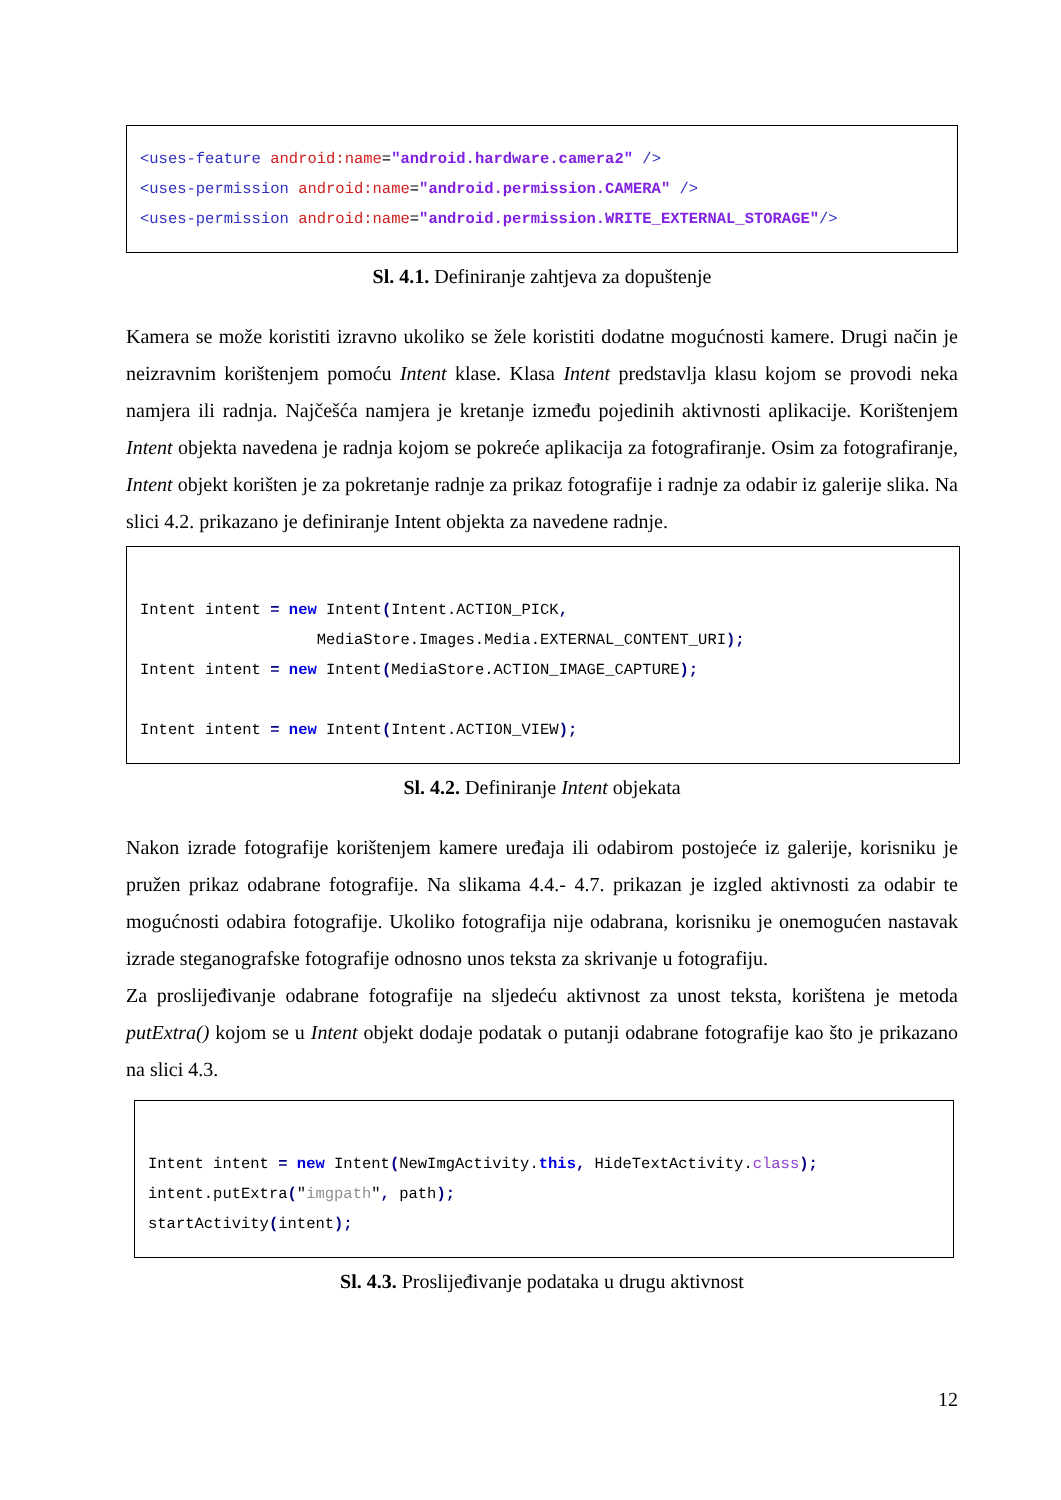<uses-feature android:name="android.hardware.camera2" /> <uses-permission android:name="android.permission.CAMERA" /> <uses-permission android:name="android.permission.WRITE_EXTERNAL_STORAGE"/>
Sl. 4.1. Definiranje zahtjeva za dopuštenje
Kamera se može koristiti izravno ukoliko se žele koristiti dodatne mogućnosti kamere. Drugi način je neizravnim korištenjem pomoću Intent klase. Klasa Intent predstavlja klasu kojom se provodi neka namjera ili radnja. Najčešća namjera je kretanje između pojedinih aktivnosti aplikacije. Korištenjem Intent objekta navedena je radnja kojom se pokreće aplikacija za fotografiranje. Osim za fotografiranje, Intent objekt korišten je za pokretanje radnje za prikaz fotografije i radnje za odabir iz galerije slika. Na slici 4.2. prikazano je definiranje Intent objekta za navedene radnje.
Intent intent = new Intent(Intent.ACTION_PICK, MediaStore.Images.Media.EXTERNAL_CONTENT_URI); Intent intent = new Intent(MediaStore.ACTION_IMAGE_CAPTURE); Intent intent = new Intent(Intent.ACTION_VIEW);
Sl. 4.2. Definiranje Intent objekata
Nakon izrade fotografije korištenjem kamere uređaja ili odabirom postojeće iz galerije, korisniku je pružen prikaz odabrane fotografije. Na slikama 4.4.- 4.7. prikazan je izgled aktivnosti za odabir te mogućnosti odabira fotografije. Ukoliko fotografija nije odabrana, korisniku je onemogućen nastavak izrade steganografske fotografije odnosno unos teksta za skrivanje u fotografiju.
Za proslijeđivanje odabrane fotografije na sljedeću aktivnost za unost teksta, korištena je metoda putExtra() kojom se u Intent objekt dodaje podatak o putanji odabrane fotografije kao što je prikazano na slici 4.3.
Intent intent = new Intent(NewImgActivity.this, HideTextActivity.class); intent.putExtra("imgpath", path); startActivity(intent);
Sl. 4.3. Proslijeđivanje podataka u drugu aktivnost
12